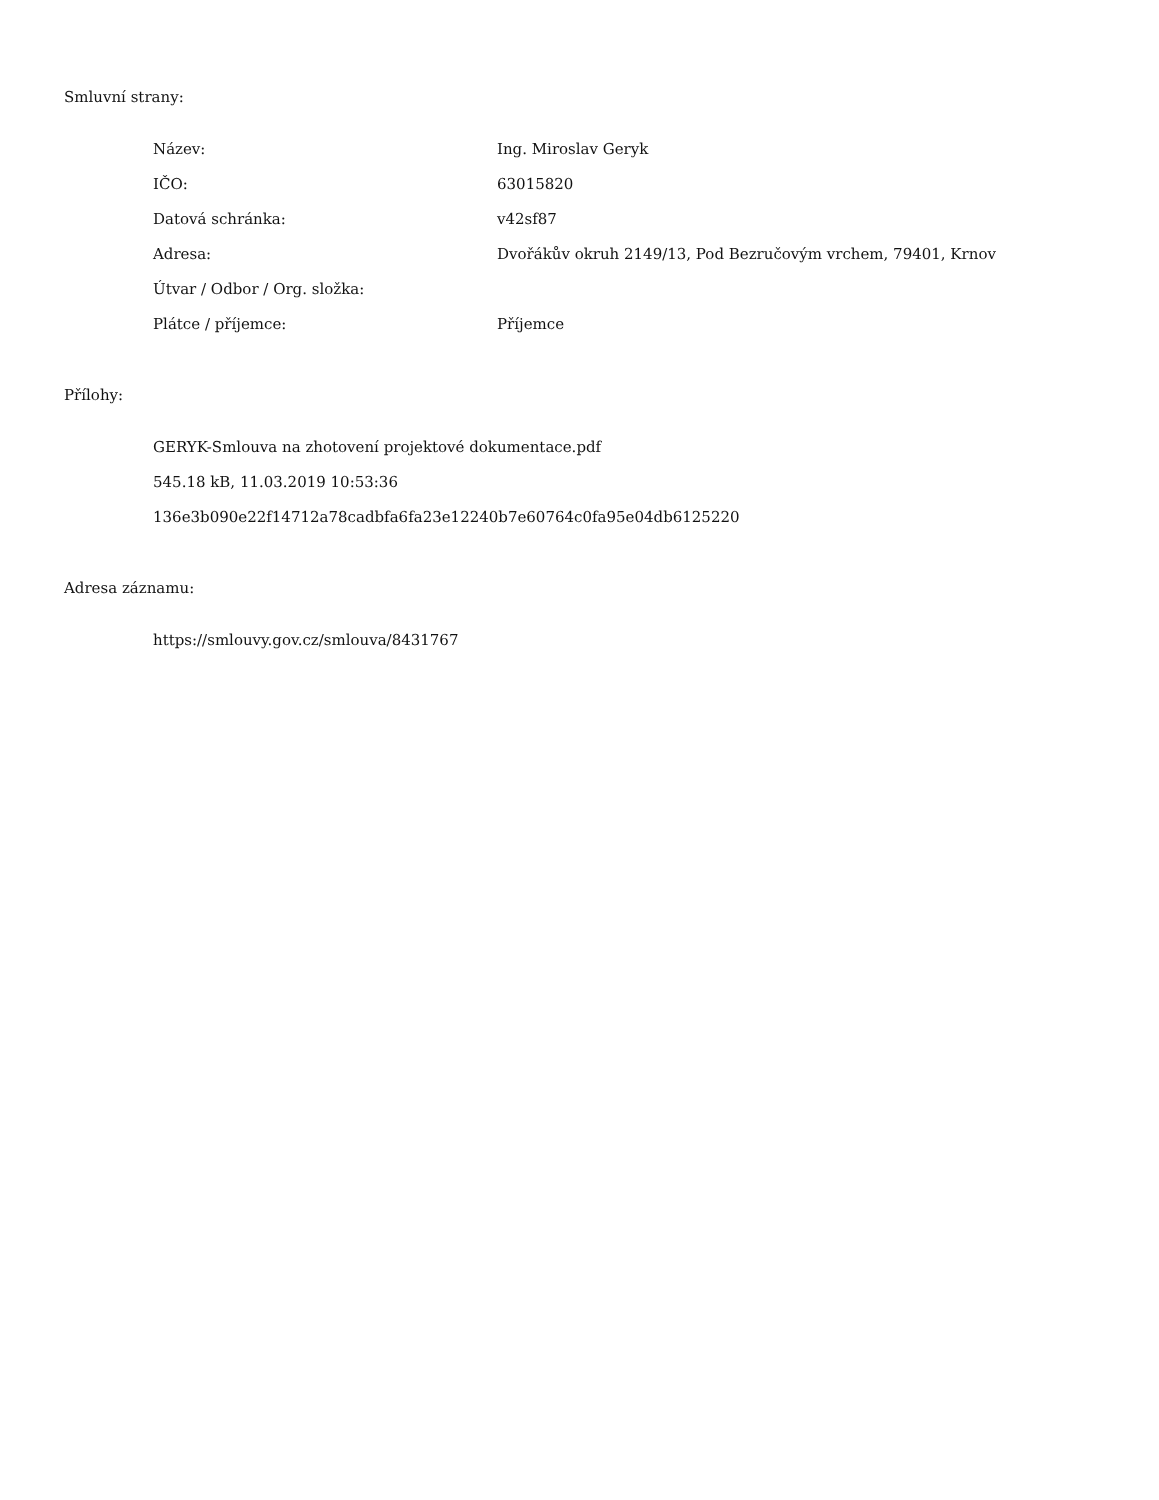Smluvní strany:
| Název: | Ing. Miroslav Geryk |
| IČO: | 63015820 |
| Datová schránka: | v42sf87 |
| Adresa: | Dvořákův okruh 2149/13, Pod Bezručovým vrchem, 79401, Krnov |
| Útvar / Odbor / Org. složka: | |
| Plátce / příjemce: | Příjemce |
Přílohy:
GERYK-Smlouva na zhotovení projektové dokumentace.pdf
545.18 kB, 11.03.2019 10:53:36
136e3b090e22f14712a78cadbfa6fa23e12240b7e60764c0fa95e04db6125220
Adresa záznamu:
https://smlouvy.gov.cz/smlouva/8431767